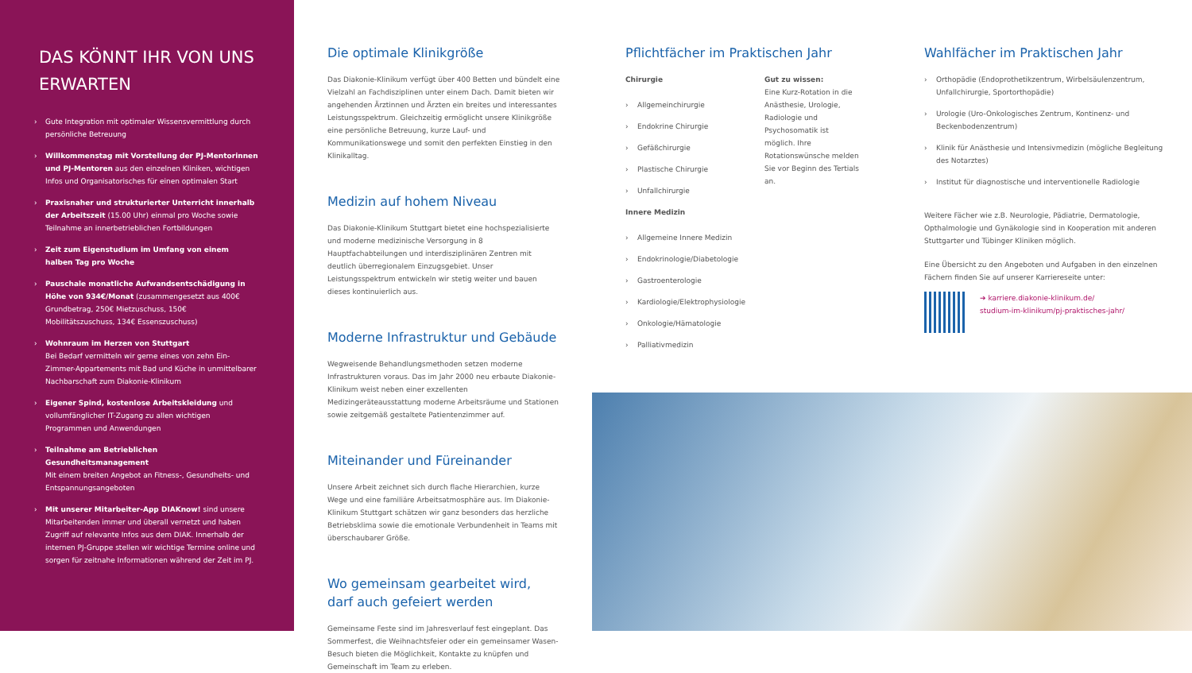DAS KÖNNT IHR VON UNS ERWARTEN
› Gute Integration mit optimaler Wissensvermittlung durch persönliche Betreuung
› Willkommenstag mit Vorstellung der PJ-Mentorinnen und PJ-Mentoren aus den einzelnen Kliniken, wichtigen Infos und Organisatorisches für einen optimalen Start
› Praxisnaher und strukturierter Unterricht innerhalb der Arbeitszeit (15.00 Uhr) einmal pro Woche sowie Teilnahme an innerbetrieblichen Fortbildungen
› Zeit zum Eigenstudium im Umfang von einem halben Tag pro Woche
› Pauschale monatliche Aufwandsentschädigung in Höhe von 934€/Monat (zusammengesetzt aus 400€ Grundbetrag, 250€ Mietzuschuss, 150€ Mobilitätszuschuss, 134€ Essenszuschuss)
› Wohnraum im Herzen von Stuttgart
Bei Bedarf vermitteln wir gerne eines von zehn Ein-Zimmer-Appartements mit Bad und Küche in unmittelbarer Nachbarschaft zum Diakonie-Klinikum
› Eigener Spind, kostenlose Arbeitskleidung und vollumfänglicher IT-Zugang zu allen wichtigen Programmen und Anwendungen
› Teilnahme am Betrieblichen Gesundheitsmanagement
Mit einem breiten Angebot an Fitness-, Gesundheits- und Entspannungsangeboten
› Mit unserer Mitarbeiter-App DIAKnow! sind unsere Mitarbeitenden immer und überall vernetzt und haben Zugriff auf relevante Infos aus dem DIAK. Innerhalb der internen PJ-Gruppe stellen wir wichtige Termine online und sorgen für zeitnahe Informationen während der Zeit im PJ.
Die optimale Klinikgröße
Das Diakonie-Klinikum verfügt über 400 Betten und bündelt eine Vielzahl an Fachdisziplinen unter einem Dach. Damit bieten wir angehenden Ärztinnen und Ärzten ein breites und interessantes Leistungsspektrum. Gleichzeitig ermöglicht unsere Klinikgröße eine persönliche Betreuung, kurze Lauf- und Kommunikationswege und somit den perfekten Einstieg in den Klinikalltag.
Medizin auf hohem Niveau
Das Diakonie-Klinikum Stuttgart bietet eine hochspezialisierte und moderne medizinische Versorgung in 8 Hauptfachabteilungen und interdisziplinären Zentren mit deutlich überregionalem Einzugsgebiet. Unser Leistungsspektrum entwickeln wir stetig weiter und bauen dieses kontinuierlich aus.
Moderne Infrastruktur und Gebäude
Wegweisende Behandlungsmethoden setzen moderne Infrastrukturen voraus. Das im Jahr 2000 neu erbaute Diakonie-Klinikum weist neben einer exzellenten Medizingeräteausstattung moderne Arbeitsräume und Stationen sowie zeitgemäß gestaltete Patientenzimmer auf.
Miteinander und Füreinander
Unsere Arbeit zeichnet sich durch flache Hierarchien, kurze Wege und eine familiäre Arbeitsatmosphäre aus. Im Diakonie-Klinikum Stuttgart schätzen wir ganz besonders das herzliche Betriebsklima sowie die emotionale Verbundenheit in Teams mit überschaubarer Größe.
Wo gemeinsam gearbeitet wird,
darf auch gefeiert werden
Gemeinsame Feste sind im Jahresverlauf fest eingeplant. Das Sommerfest, die Weihnachtsfeier oder ein gemeinsamer Wasen-Besuch bieten die Möglichkeit, Kontakte zu knüpfen und Gemeinschaft im Team zu erleben.
Pflichtfächer im Praktischen Jahr
Chirurgie
› Allgemeinchirurgie
› Endokrine Chirurgie
› Gefäßchirurgie
› Plastische Chirurgie
› Unfallchirurgie
Innere Medizin
› Allgemeine Innere Medizin
› Endokrinologie/Diabetologie
› Gastroenterologie
› Kardiologie/Elektrophysiologie
› Onkologie/Hämatologie
› Palliativmedizin
Gut zu wissen:
Eine Kurz-Rotation in die Anästhesie, Urologie, Radiologie und Psychosomatik ist möglich. Ihre Rotationswünsche melden Sie vor Beginn des Tertials an.
Wahlfächer im Praktischen Jahr
› Orthopädie (Endoprothetikzentrum, Wirbelsäulenzentrum, Unfallchirurgie, Sportorthopädie)
› Urologie (Uro-Onkologisches Zentrum, Kontinenz- und Beckenbodenzentrum)
› Klinik für Anästhesie und Intensivmedizin (mögliche Begleitung des Notarztes)
› Institut für diagnostische und interventionelle Radiologie
Weitere Fächer wie z.B. Neurologie, Pädiatrie, Dermatologie, Opthalmologie und Gynäkologie sind in Kooperation mit anderen Stuttgarter und Tübinger Kliniken möglich.
Eine Übersicht zu den Angeboten und Aufgaben in den einzelnen Fächern finden Sie auf unserer Karriereseite unter:
➔ karriere.diakonie-klinikum.de/
studium-im-klinikum/pj-praktisches-jahr/